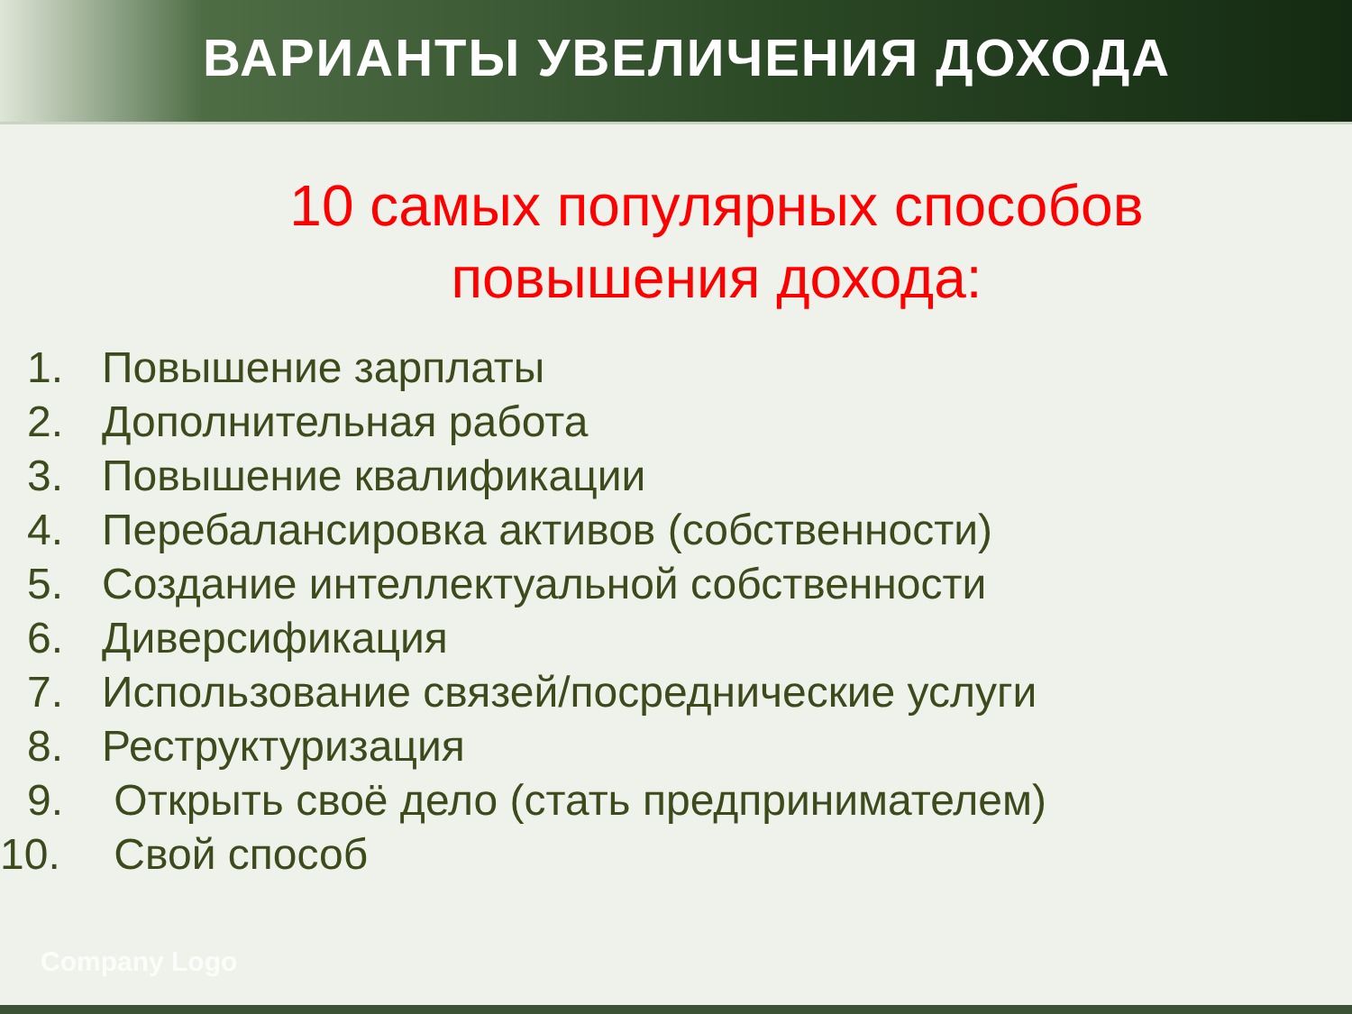ВАРИАНТЫ УВЕЛИЧЕНИЯ ДОХОДА
10 самых популярных способов повышения дохода:
1. Повышение зарплаты
2. Дополнительная работа
3. Повышение квалификации
4. Перебалансировка активов (собственности)
5. Создание интеллектуальной собственности
6. Диверсификация
7. Использование связей/посреднические услуги
8. Реструктуризация
9. Открыть своё дело (стать предпринимателем)
10. Свой способ
Company Logo